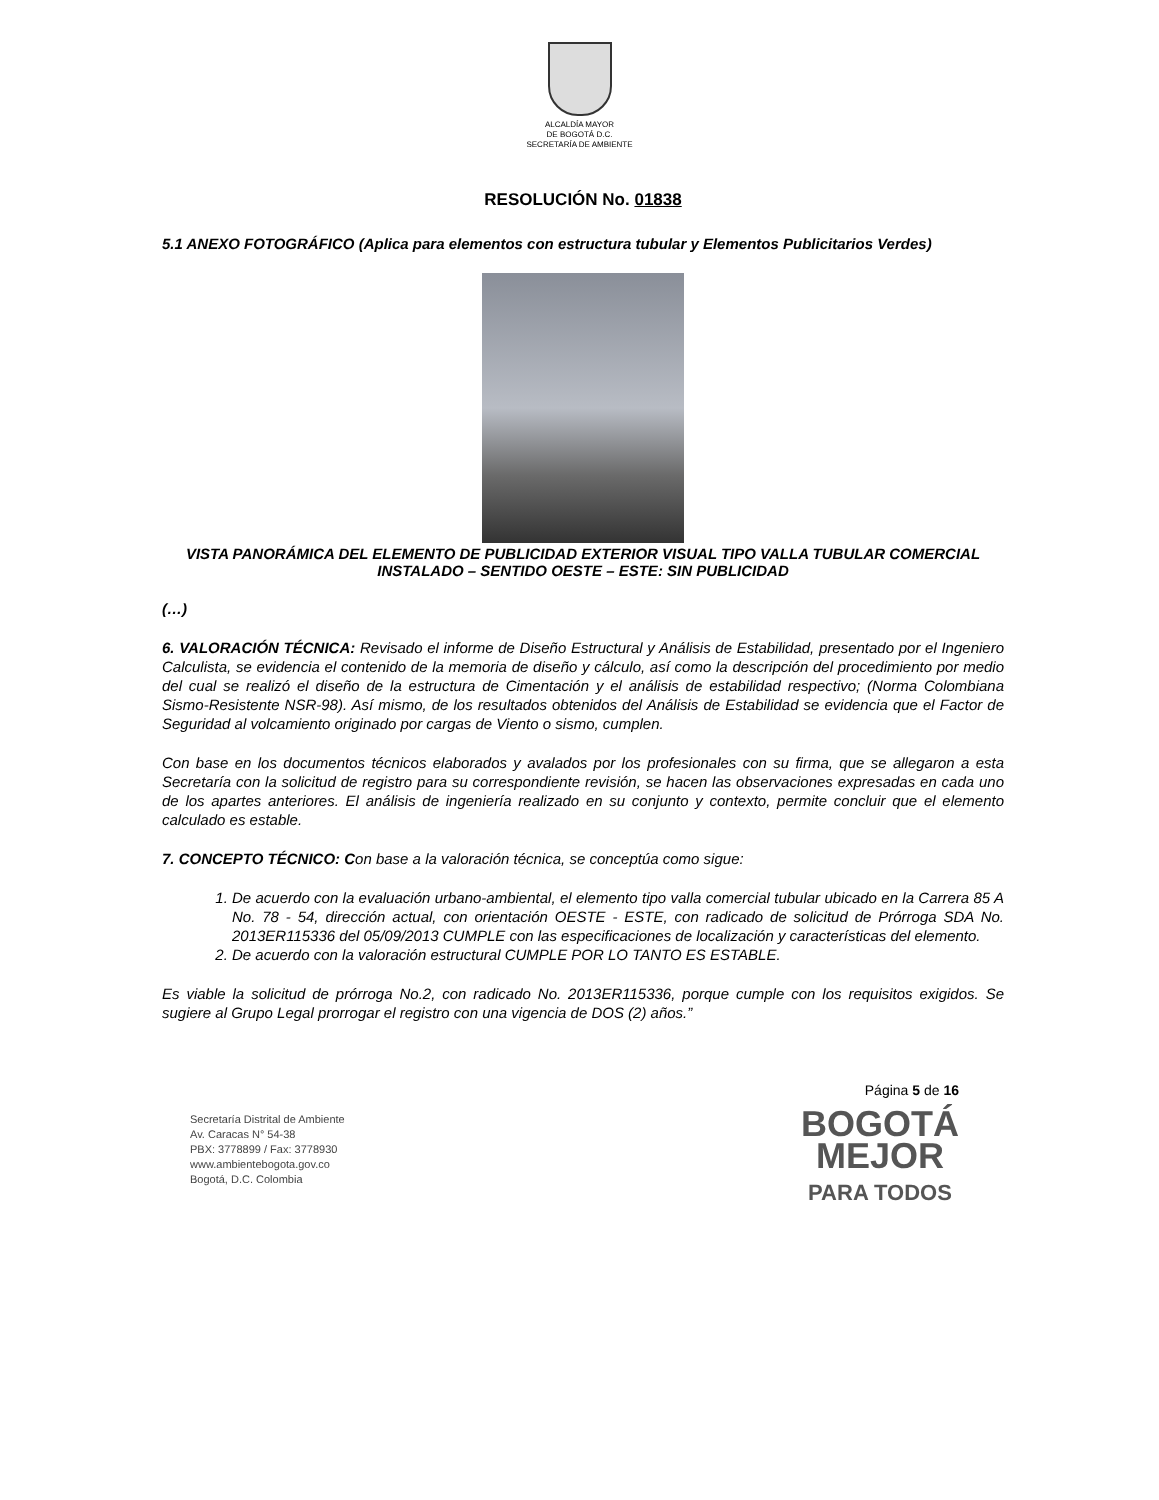ALCALDÍA MAYOR
DE BOGOTÁ D.C.
SECRETARÍA DE AMBIENTE
RESOLUCIÓN No. 01838
5.1 ANEXO FOTOGRÁFICO (Aplica para elementos con estructura tubular y Elementos Publicitarios Verdes)
VISTA PANORÁMICA DEL ELEMENTO DE PUBLICIDAD EXTERIOR VISUAL TIPO VALLA TUBULAR COMERCIAL INSTALADO – SENTIDO OESTE – ESTE: SIN PUBLICIDAD
(…)
6. VALORACIÓN TÉCNICA: Revisado el informe de Diseño Estructural y Análisis de Estabilidad, presentado por el Ingeniero Calculista, se evidencia el contenido de la memoria de diseño y cálculo, así como la descripción del procedimiento por medio del cual se realizó el diseño de la estructura de Cimentación y el análisis de estabilidad respectivo; (Norma Colombiana Sismo-Resistente NSR-98). Así mismo, de los resultados obtenidos del Análisis de Estabilidad se evidencia que el Factor de Seguridad al volcamiento originado por cargas de Viento o sismo, cumplen.
Con base en los documentos técnicos elaborados y avalados por los profesionales con su firma, que se allegaron a esta Secretaría con la solicitud de registro para su correspondiente revisión, se hacen las observaciones expresadas en cada uno de los apartes anteriores. El análisis de ingeniería realizado en su conjunto y contexto, permite concluir que el elemento calculado es estable.
7. CONCEPTO TÉCNICO: Con base a la valoración técnica, se conceptúa como sigue:
1. De acuerdo con la evaluación urbano-ambiental, el elemento tipo valla comercial tubular ubicado en la Carrera 85 A No. 78 - 54, dirección actual, con orientación OESTE - ESTE, con radicado de solicitud de Prórroga SDA No. 2013ER115336 del 05/09/2013 CUMPLE con las especificaciones de localización y características del elemento.
2. De acuerdo con la valoración estructural CUMPLE POR LO TANTO ES ESTABLE.
Es viable la solicitud de prórroga No.2, con radicado No. 2013ER115336, porque cumple con los requisitos exigidos. Se sugiere al Grupo Legal prorrogar el registro con una vigencia de DOS (2) años.”
Secretaría Distrital de Ambiente
Av. Caracas N° 54-38
PBX: 3778899 / Fax: 3778930
www.ambientebogota.gov.co
Bogotá, D.C. Colombia
Página 5 de 16
BOGOTÁ
MEJOR
PARA TODOS